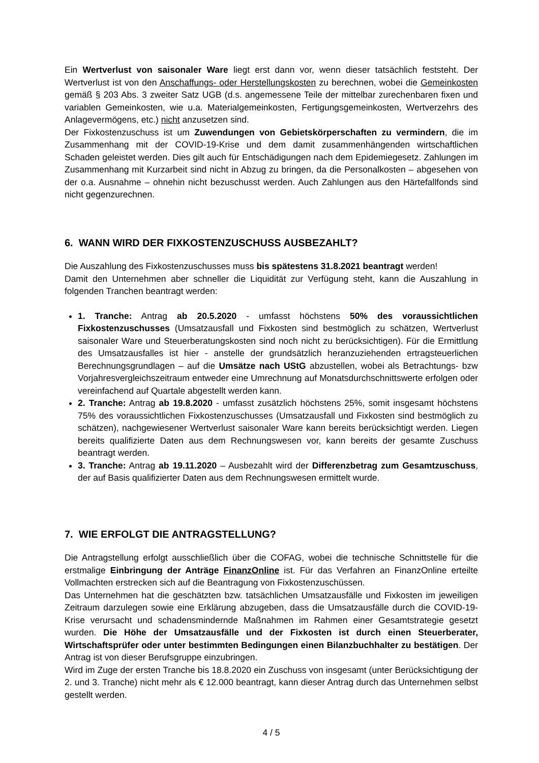Ein Wertverlust von saisonaler Ware liegt erst dann vor, wenn dieser tatsächlich feststeht. Der Wertverlust ist von den Anschaffungs- oder Herstellungskosten zu berechnen, wobei die Gemeinkosten gemäß § 203 Abs. 3 zweiter Satz UGB (d.s. angemessene Teile der mittelbar zurechenbaren fixen und variablen Gemeinkosten, wie u.a. Materialgemeinkosten, Fertigungsgemeinkosten, Wertverzehrs des Anlagevermögens, etc.) nicht anzusetzen sind.
Der Fixkostenzuschuss ist um Zuwendungen von Gebietskörperschaften zu vermindern, die im Zusammenhang mit der COVID-19-Krise und dem damit zusammenhängenden wirtschaftlichen Schaden geleistet werden. Dies gilt auch für Entschädigungen nach dem Epidemiegesetz. Zahlungen im Zusammenhang mit Kurzarbeit sind nicht in Abzug zu bringen, da die Personalkosten – abgesehen von der o.a. Ausnahme – ohnehin nicht bezuschusst werden. Auch Zahlungen aus den Härtefallfonds sind nicht gegenzurechnen.
6. WANN WIRD DER FIXKOSTENZUSCHUSS AUSBEZAHLT?
Die Auszahlung des Fixkostenzuschusses muss bis spätestens 31.8.2021 beantragt werden!
Damit den Unternehmen aber schneller die Liquidität zur Verfügung steht, kann die Auszahlung in folgenden Tranchen beantragt werden:
1. Tranche: Antrag ab 20.5.2020 - umfasst höchstens 50% des voraussichtlichen Fixkostenzuschusses (Umsatzausfall und Fixkosten sind bestmöglich zu schätzen, Wertverlust saisonaler Ware und Steuerberatungskosten sind noch nicht zu berücksichtigen). Für die Ermittlung des Umsatzausfalles ist hier - anstelle der grundsätzlich heranzuziehenden ertragsteuerlichen Berechnungsgrundlagen – auf die Umsätze nach UStG abzustellen, wobei als Betrachtungs- bzw Vorjahresvergleichszeitraum entweder eine Umrechnung auf Monatsdurchschnittswerte erfolgen oder vereinfachend auf Quartale abgestellt werden kann.
2. Tranche: Antrag ab 19.8.2020 - umfasst zusätzlich höchstens 25%, somit insgesamt höchstens 75% des voraussichtlichen Fixkostenzuschusses (Umsatzausfall und Fixkosten sind bestmöglich zu schätzen), nachgewiesener Wertverlust saisonaler Ware kann bereits berücksichtigt werden. Liegen bereits qualifizierte Daten aus dem Rechnungswesen vor, kann bereits der gesamte Zuschuss beantragt werden.
3. Tranche: Antrag ab 19.11.2020 – Ausbezahlt wird der Differenzbetrag zum Gesamtzuschuss, der auf Basis qualifizierter Daten aus dem Rechnungswesen ermittelt wurde.
7. WIE ERFOLGT DIE ANTRAGSTELLUNG?
Die Antragstellung erfolgt ausschließlich über die COFAG, wobei die technische Schnittstelle für die erstmalige Einbringung der Anträge FinanzOnline ist. Für das Verfahren an FinanzOnline erteilte Vollmachten erstrecken sich auf die Beantragung von Fixkostenzuschüssen.
Das Unternehmen hat die geschätzten bzw. tatsächlichen Umsatzausfälle und Fixkosten im jeweiligen Zeitraum darzulegen sowie eine Erklärung abzugeben, dass die Umsatzausfälle durch die COVID-19-Krise verursacht und schadensmindernde Maßnahmen im Rahmen einer Gesamtstrategie gesetzt wurden. Die Höhe der Umsatzausfälle und der Fixkosten ist durch einen Steuerberater, Wirtschaftsprüfer oder unter bestimmten Bedingungen einen Bilanzbuchhalter zu bestätigen. Der Antrag ist von dieser Berufsgruppe einzubringen.
Wird im Zuge der ersten Tranche bis 18.8.2020 ein Zuschuss von insgesamt (unter Berücksichtigung der 2. und 3. Tranche) nicht mehr als € 12.000 beantragt, kann dieser Antrag durch das Unternehmen selbst gestellt werden.
4 / 5